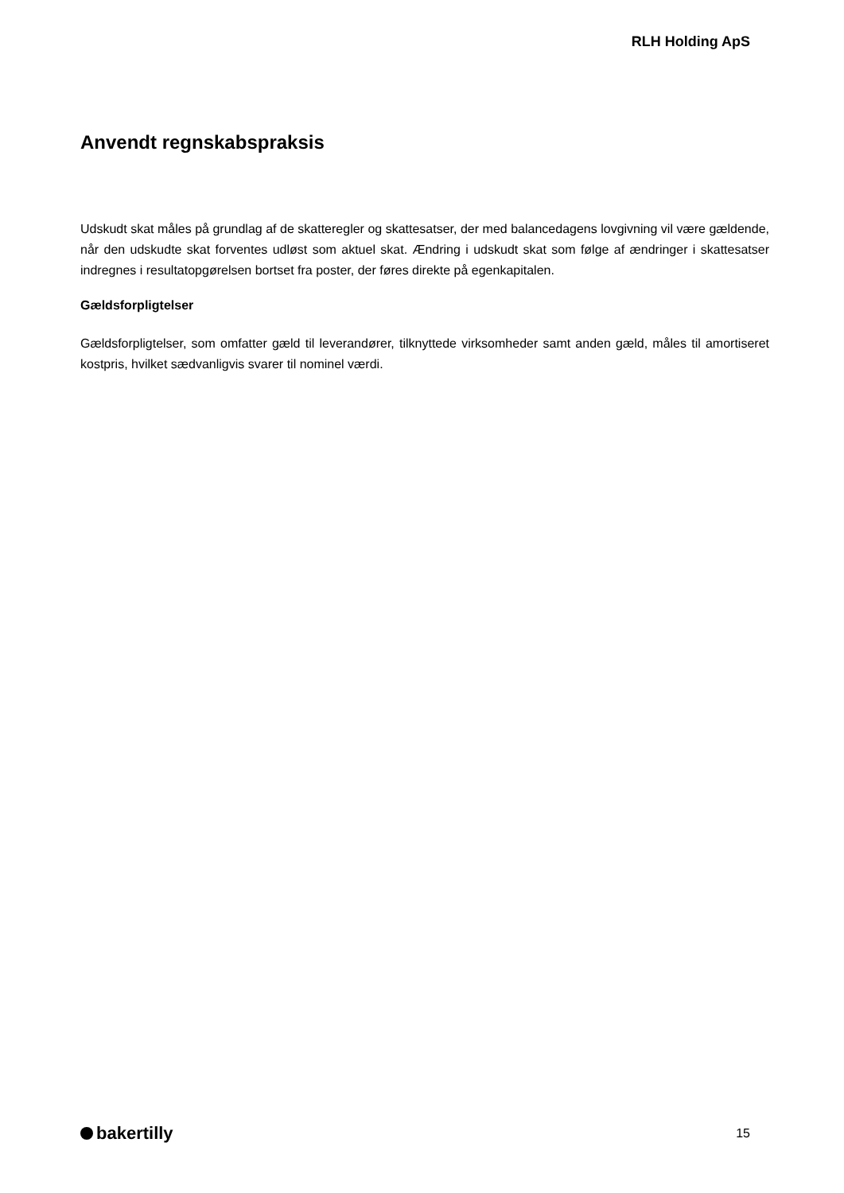RLH Holding ApS
Anvendt regnskabspraksis
Udskudt skat måles på grundlag af de skatteregler og skattesatser, der med balancedagens lovgivning vil være gældende, når den udskudte skat forventes udløst som aktuel skat. Ændring i udskudt skat som følge af ændringer i skattesatser indregnes i resultatopgørelsen bortset fra poster, der føres direkte på egenkapitalen.
Gældsforpligtelser
Gældsforpligtelser, som omfatter gæld til leverandører, tilknyttede virksomheder samt anden gæld, måles til amortiseret kostpris, hvilket sædvanligvis svarer til nominel værdi.
bakertilly
15